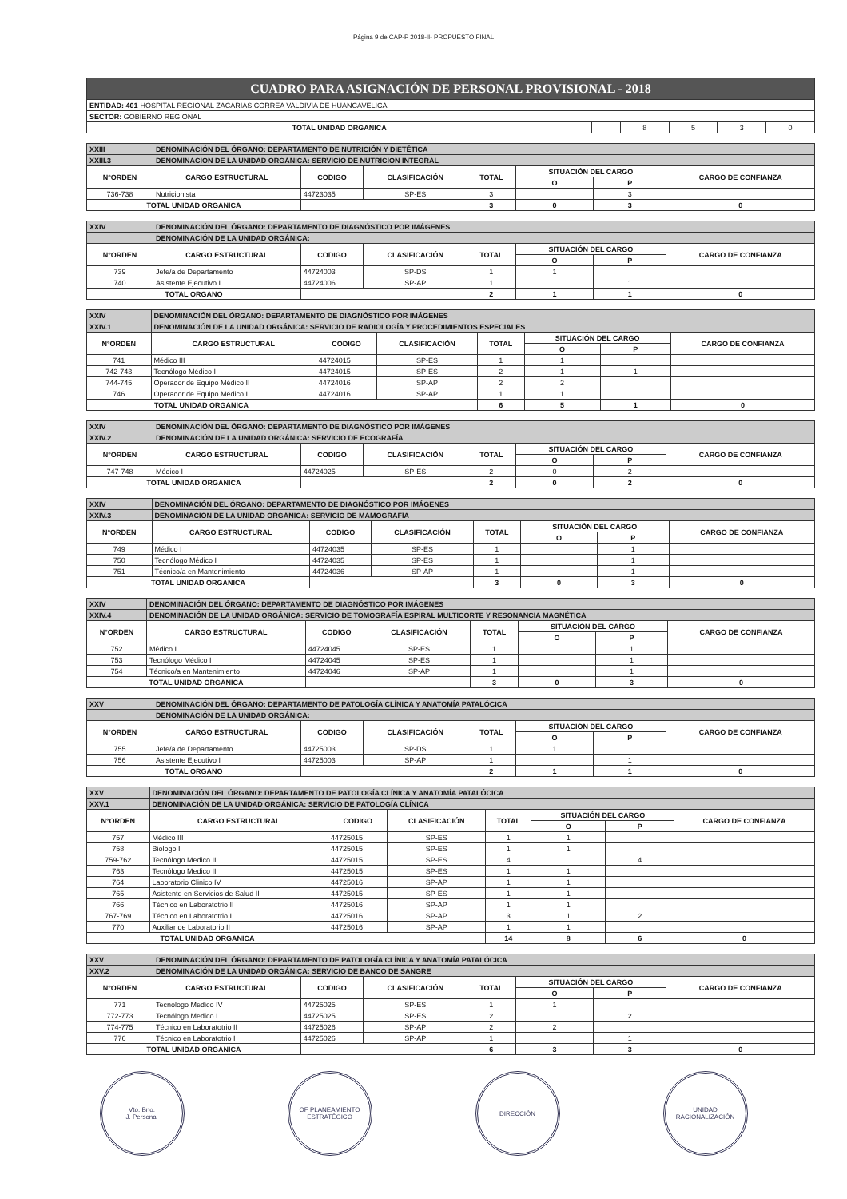Página 9 de CAP-P 2018-II- PROPUESTO FINAL
| CUADRO PARA ASIGNACIÓN DE PERSONAL PROVISIONAL - 2018 | | | | | |
| ENTIDAD: 401 -HOSPITAL REGIONAL ZACARIAS CORREA VALDIVIA DE HUANCAVELICA | | | | | |
| SECTOR: GOBIERNO REGIONAL | | | | | |
| TOTAL UNIDAD ORGANICA | | 8 | 5 | 3 | 0 |
| XXIII | DENOMINACIÓN DEL ÓRGANO: DEPARTAMENTO DE NUTRICIÓN Y DIETÉTICA | | | | | | |
| XXIII.3 | DENOMINACIÓN DE LA UNIDAD ORGÁNICA: SERVICIO DE NUTRICION INTEGRAL | | | | | | |
| N°ORDEN | CARGO ESTRUCTURAL | CODIGO | CLASIFICACIÓN | TOTAL | SITUACIÓN DEL CARGO | | CARGO DE CONFIANZA |
| | | | | | O | P | |
| 736-738 | Nutricionista | 44723035 | SP-ES | 3 | | 3 | |
| TOTAL UNIDAD ORGANICA | | | | 3 | 0 | 3 | 0 |
| XXIV | DENOMINACIÓN DEL ÓRGANO: DEPARTAMENTO DE DIAGNÓSTICO POR IMÁGENES | | | | | | |
| | DENOMINACIÓN DE LA UNIDAD ORGÁNICA: | | | | | | |
| N°ORDEN | CARGO ESTRUCTURAL | CODIGO | CLASIFICACIÓN | TOTAL | SITUACIÓN DEL CARGO | | CARGO DE CONFIANZA |
| | | | | | O | P | |
| 739 | Jefe/a de Departamento | 44724003 | SP-DS | 1 | 1 | | |
| 740 | Asistente Ejecutivo I | 44724006 | SP-AP | 1 | | 1 | |
| TOTAL ORGANO | | | | 2 | 1 | 1 | 0 |
| XXIV | DENOMINACIÓN DEL ÓRGANO: DEPARTAMENTO DE DIAGNÓSTICO POR IMÁGENES | | | | | | |
| XXIV.1 | DENOMINACIÓN DE LA UNIDAD ORGÁNICA: SERVICIO DE RADIOLOGÍA Y PROCEDIMIENTOS ESPECIALES | | | | | | |
| N°ORDEN | CARGO ESTRUCTURAL | CODIGO | CLASIFICACIÓN | TOTAL | SITUACIÓN DEL CARGO | | CARGO DE CONFIANZA |
| | | | | | O | P | |
| 741 | Médico III | 44724015 | SP-ES | 1 | 1 | | |
| 742-743 | Tecnólogo Médico I | 44724015 | SP-ES | 2 | 1 | 1 | |
| 744-745 | Operador de Equipo Médico II | 44724016 | SP-AP | 2 | 2 | | |
| 746 | Operador de Equipo Médico I | 44724016 | SP-AP | 1 | 1 | | |
| TOTAL UNIDAD ORGANICA | | | | 6 | 5 | 1 | 0 |
| XXIV | DENOMINACIÓN DEL ÓRGANO: DEPARTAMENTO DE DIAGNÓSTICO POR IMÁGENES | | | | | | |
| XXIV.2 | DENOMINACIÓN DE LA UNIDAD ORGÁNICA: SERVICIO DE ECOGRAFÍA | | | | | | |
| N°ORDEN | CARGO ESTRUCTURAL | CODIGO | CLASIFICACIÓN | TOTAL | SITUACIÓN DEL CARGO | | CARGO DE CONFIANZA |
| | | | | | O | P | |
| 747-748 | Médico I | 44724025 | SP-ES | 2 | 0 | 2 | |
| TOTAL UNIDAD ORGANICA | | | | 2 | 0 | 2 | 0 |
| XXIV | DENOMINACIÓN DEL ÓRGANO: DEPARTAMENTO DE DIAGNÓSTICO POR IMÁGENES | | | | | | |
| XXIV.3 | DENOMINACIÓN DE LA UNIDAD ORGÁNICA: SERVICIO DE MAMOGRAFÍA | | | | | | |
| N°ORDEN | CARGO ESTRUCTURAL | CODIGO | CLASIFICACIÓN | TOTAL | SITUACIÓN DEL CARGO | | CARGO DE CONFIANZA |
| | | | | | O | P | |
| 749 | Médico I | 44724035 | SP-ES | 1 | | 1 | |
| 750 | Tecnólogo Médico I | 44724035 | SP-ES | 1 | | 1 | |
| 751 | Técnico/a en Mantenimiento | 44724036 | SP-AP | 1 | | 1 | |
| TOTAL UNIDAD ORGANICA | | | | 3 | 0 | 3 | 0 |
| XXIV | DENOMINACIÓN DEL ÓRGANO: DEPARTAMENTO DE DIAGNÓSTICO POR IMÁGENES | | | | | | |
| XXIV.4 | DENOMINACIÓN DE LA UNIDAD ORGÁNICA: SERVICIO DE TOMOGRAFÍA ESPIRAL MULTICORTE Y RESONANCIA MAGNÉTICA | | | | | | |
| N°ORDEN | CARGO ESTRUCTURAL | CODIGO | CLASIFICACIÓN | TOTAL | SITUACIÓN DEL CARGO | | CARGO DE CONFIANZA |
| | | | | | O | P | |
| 752 | Médico I | 44724045 | SP-ES | 1 | | 1 | |
| 753 | Tecnólogo Médico I | 44724045 | SP-ES | 1 | | 1 | |
| 754 | Técnico/a en Mantenimiento | 44724046 | SP-AP | 1 | | 1 | |
| TOTAL UNIDAD ORGANICA | | | | 3 | 0 | 3 | 0 |
| XXV | DENOMINACIÓN DEL ÓRGANO: DEPARTAMENTO DE PATOLOGÍA CLÍNICA Y ANATOMÍA PATALÓCICA | | | | | | |
| | DENOMINACIÓN DE LA UNIDAD ORGÁNICA: | | | | | | |
| N°ORDEN | CARGO ESTRUCTURAL | CODIGO | CLASIFICACIÓN | TOTAL | SITUACIÓN DEL CARGO | | CARGO DE CONFIANZA |
| | | | | | O | P | |
| 755 | Jefe/a de Departamento | 44725003 | SP-DS | 1 | 1 | | |
| 756 | Asistente Ejecutivo I | 44725003 | SP-AP | 1 | | 1 | |
| TOTAL ORGANO | | | | 2 | 1 | 1 | 0 |
| XXV | DENOMINACIÓN DEL ÓRGANO: DEPARTAMENTO DE PATOLOGÍA CLÍNICA Y ANATOMÍA PATALÓCICA | | | | | | |
| XXV.1 | DENOMINACIÓN DE LA UNIDAD ORGÁNICA: SERVICIO DE PATOLOGÍA CLÍNICA | | | | | | |
| N°ORDEN | CARGO ESTRUCTURAL | CODIGO | CLASIFICACIÓN | TOTAL | SITUACIÓN DEL CARGO | | CARGO DE CONFIANZA |
| | | | | | O | P | |
| 757 | Médico III | 44725015 | SP-ES | 1 | 1 | | |
| 758 | Biologo I | 44725015 | SP-ES | 1 | 1 | | |
| 759-762 | Tecnólogo Medico II | 44725015 | SP-ES | 4 | | 4 | |
| 763 | Tecnólogo Medico II | 44725015 | SP-ES | 1 | 1 | | |
| 764 | Laboratorio Clinico IV | 44725016 | SP-AP | 1 | 1 | | |
| 765 | Asistente en Servicios de Salud II | 44725015 | SP-ES | 1 | 1 | | |
| 766 | Técnico en Laboratotrio II | 44725016 | SP-AP | 1 | 1 | | |
| 767-769 | Técnico en Laboratotrio I | 44725016 | SP-AP | 3 | 1 | 2 | |
| 770 | Auxiliar de Laboratorio II | 44725016 | SP-AP | 1 | 1 | | |
| TOTAL UNIDAD ORGANICA | | | | 14 | 8 | 6 | 0 |
| XXV | DENOMINACIÓN DEL ÓRGANO: DEPARTAMENTO DE PATOLOGÍA CLÍNICA Y ANATOMÍA PATALÓCICA | | | | | | |
| XXV.2 | DENOMINACIÓN DE LA UNIDAD ORGÁNICA: SERVICIO DE BANCO DE SANGRE | | | | | | |
| N°ORDEN | CARGO ESTRUCTURAL | CODIGO | CLASIFICACIÓN | TOTAL | SITUACIÓN DEL CARGO | | CARGO DE CONFIANZA |
| | | | | | O | P | |
| 771 | Tecnólogo Medico IV | 44725025 | SP-ES | 1 | 1 | | |
| 772-773 | Tecnólogo Medico I | 44725025 | SP-ES | 2 | | 2 | |
| 774-775 | Técnico en Laboratotrio II | 44725026 | SP-AP | 2 | 2 | | |
| 776 | Técnico en Laboratotrio I | 44725026 | SP-AP | 1 | | 1 | |
| TOTAL UNIDAD ORGANICA | | | | 6 | 3 | 3 | 0 |
Vto. Bno.
J. Personal
OF PLANEAMIENTO
ESTRATÉGICO
DIRECCIÓN UNIDAD
RACIONALIZACIÓN